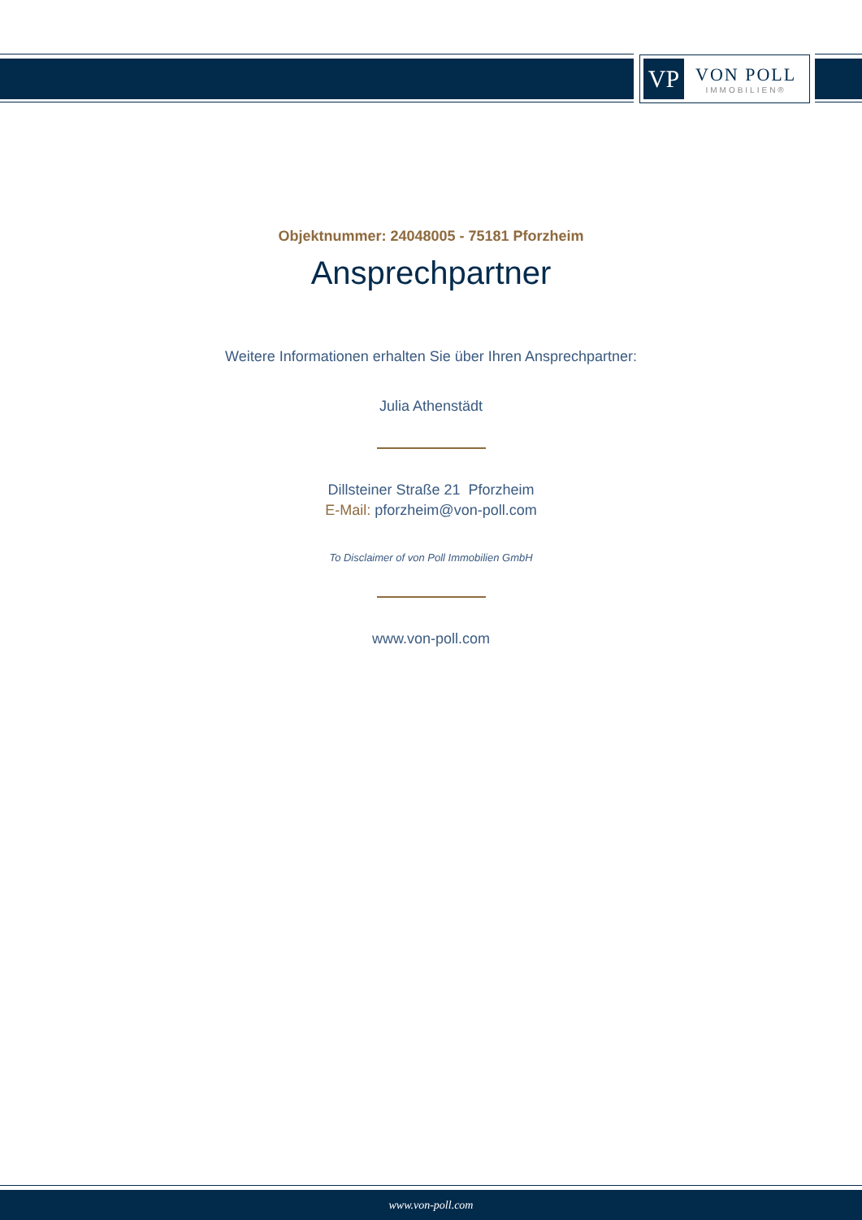VP
VON POLL
IMMOBILIEN®
Objektnummer: 24048005 - 75181 Pforzheim
Ansprechpartner
Weitere Informationen erhalten Sie über Ihren Ansprechpartner:
Julia Athenstädt
Dillsteiner Straße 21 Pforzheim
E-Mail: pforzheim@von-poll.com
To Disclaimer of von Poll Immobilien GmbH
www.von-poll.com
www.von-poll.com